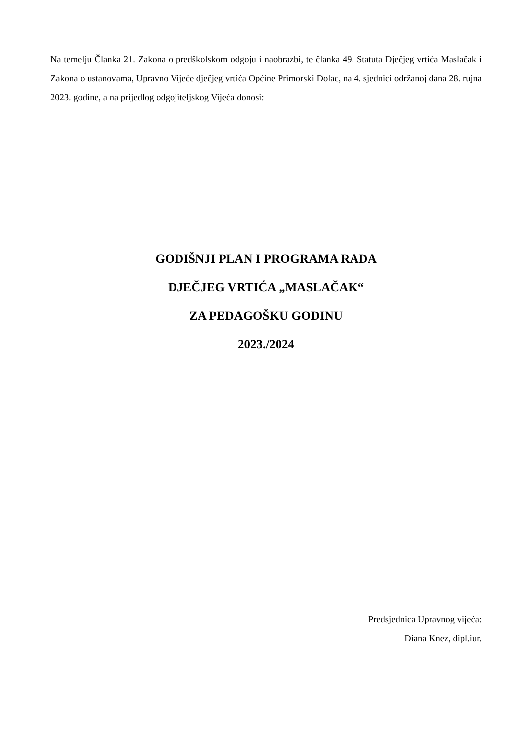Na temelju Članka 21. Zakona o predškolskom odgoju i naobrazbi, te članka 49. Statuta Dječjeg vrtića Maslačak i Zakona o ustanovama, Upravno Vijeće dječjeg vrtića Općine Primorski Dolac, na 4. sjednici održanoj dana 28. rujna 2023. godine, a na prijedlog odgojiteljskog Vijeća donosi:
GODIŠNJI PLAN I PROGRAMA RADA
DJEČJEG VRTIĆA „MASLAČAK“
ZA PEDAGOŠKU GODINU
2023./2024
Predsjednica Upravnog vijeća:
Diana Knez, dipl.iur.